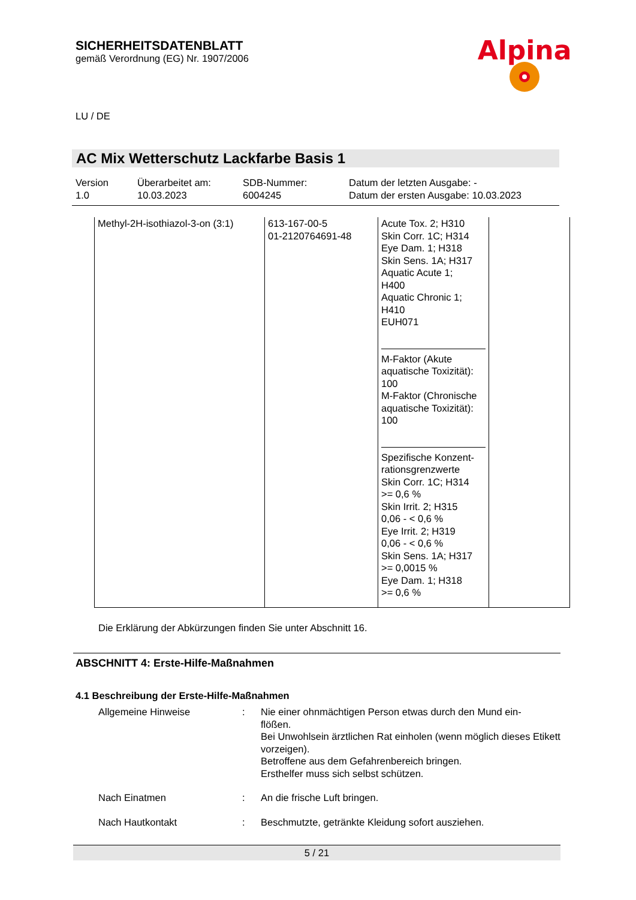SICHERHEITSDATENBLATT
gemäß Verordnung (EG) Nr. 1907/2006
Alpina
LU / DE
AC Mix Wetterschutz Lackfarbe Basis 1
Version
1.0
Überarbeitet am:
10.03.2023
SDB-Nummer:
6004245
Datum der letzten Ausgabe: -
Datum der ersten Ausgabe: 10.03.2023
| Methyl-2H-isothiazol-3-on (3:1) | 613-167-00-5 01-2120764691-48 | Acute Tox. 2; H310 Skin Corr. 1C; H314 Eye Dam. 1; H318 Skin Sens. 1A; H317 Aquatic Acute 1; H400 Aquatic Chronic 1; H410 EUH071 M-Faktor (Akute aquatische Toxizität): 100 M-Faktor (Chronische aquatische Toxizität): 100 Spezifische Konzent- rationsgrenzwerte Skin Corr. 1C; H314 >= 0,6 % Skin Irrit. 2; H315 0,06 - < 0,6 % Eye Irrit. 2; H319 0,06 - < 0,6 % Skin Sens. 1A; H317 >= 0,0015 % Eye Dam. 1; H318 >= 0,6 % | |
Die Erklärung der Abkürzungen finden Sie unter Abschnitt 16.
ABSCHNITT 4: Erste-Hilfe-Maßnahmen
4.1 Beschreibung der Erste-Hilfe-Maßnahmen
Allgemeine Hinweise : Nie einer ohnmächtigen Person etwas durch den Mund ein-
flößen.
Bei Unwohlsein ärztlichen Rat einholen (wenn möglich dieses Etikett vorzeigen).
Betroffene aus dem Gefahrenbereich bringen.
Ersthelfer muss sich selbst schützen.
Nach Einatmen : An die frische Luft bringen.
Nach Hautkontakt : Beschmutzte, getränkte Kleidung sofort ausziehen.
5 / 21